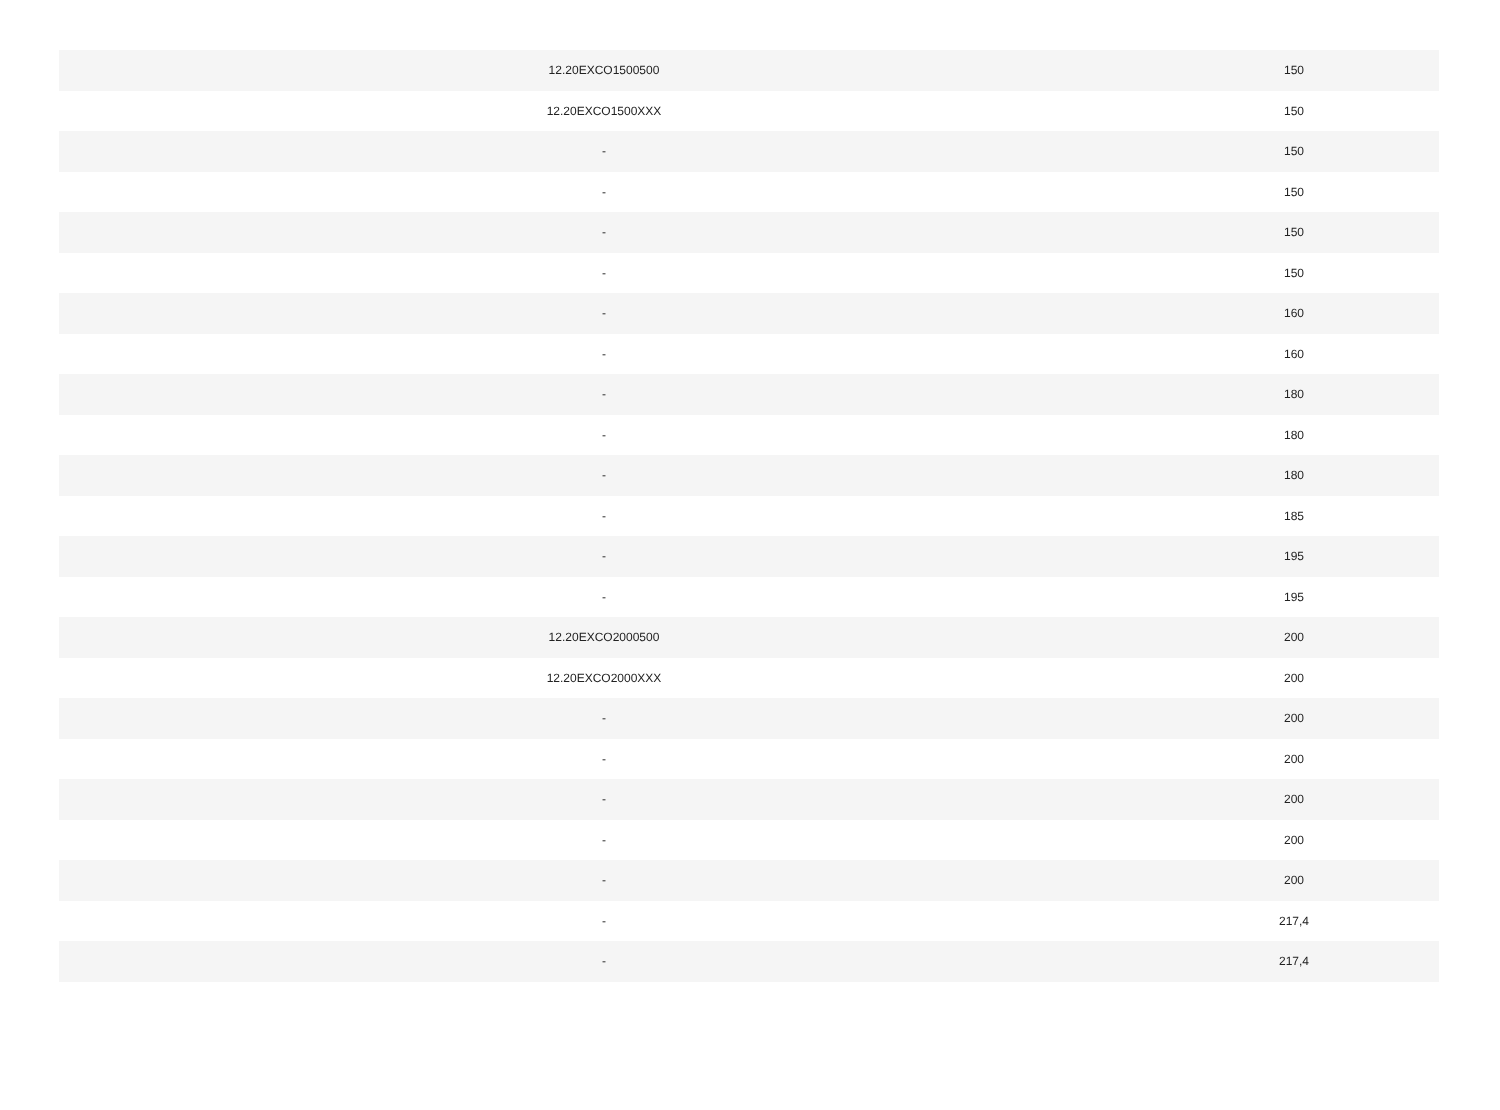| 12.20EXCO1500500 | 150 |
| 12.20EXCO1500XXX | 150 |
| - | 150 |
| - | 150 |
| - | 150 |
| - | 150 |
| - | 160 |
| - | 160 |
| - | 180 |
| - | 180 |
| - | 180 |
| - | 185 |
| - | 195 |
| - | 195 |
| 12.20EXCO2000500 | 200 |
| 12.20EXCO2000XXX | 200 |
| - | 200 |
| - | 200 |
| - | 200 |
| - | 200 |
| - | 200 |
| - | 217,4 |
| - | 217,4 |